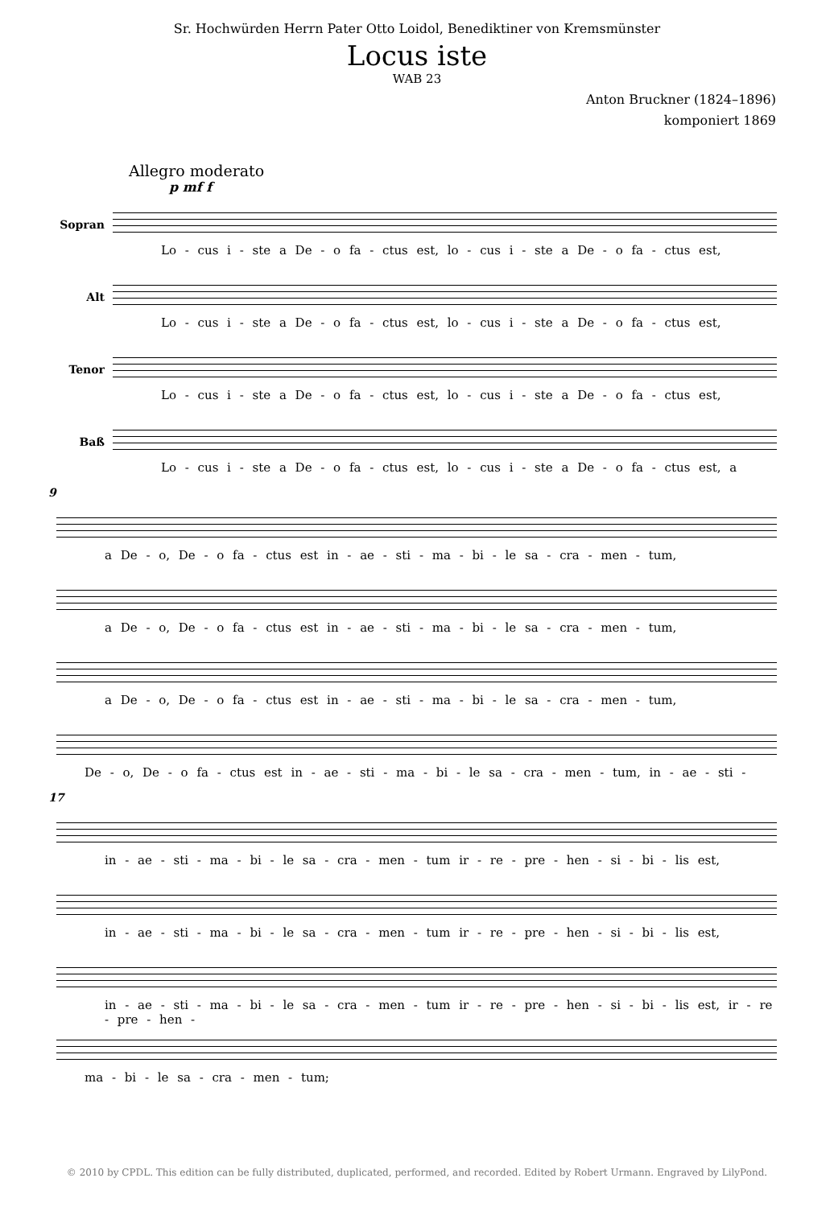Sr. Hochwürden Herrn Pater Otto Loidol, Benediktiner von Kremsmünster
Locus iste
WAB 23
Anton Bruckner (1824–1896)
komponiert 1869
Allegro moderato
p mf f
Sopran
Lo - cus i - ste a De - o fa - ctus est, lo - cus i - ste a De - o fa - ctus est,
Alt
Lo - cus i - ste a De - o fa - ctus est, lo - cus i - ste a De - o fa - ctus est,
Tenor
Lo - cus i - ste a De - o fa - ctus est, lo - cus i - ste a De - o fa - ctus est,
Baß
Lo - cus i - ste a De - o fa - ctus est, lo - cus i - ste a De - o fa - ctus est, a
9
a De - o, De - o fa - ctus est in - ae - sti - ma - bi - le sa - cra - men - tum,
a De - o, De - o fa - ctus est in - ae - sti - ma - bi - le sa - cra - men - tum,
a De - o, De - o fa - ctus est in - ae - sti - ma - bi - le sa - cra - men - tum,
De - o, De - o fa - ctus est in - ae - sti - ma - bi - le sa - cra - men - tum, in - ae - sti -
17
in - ae - sti - ma - bi - le sa - cra - men - tum ir - re - pre - hen - si - bi - lis est,
in - ae - sti - ma - bi - le sa - cra - men - tum ir - re - pre - hen - si - bi - lis est,
in - ae - sti - ma - bi - le sa - cra - men - tum ir - re - pre - hen - si - bi - lis est, ir - re - pre - hen -
ma - bi - le sa - cra - men - tum;
© 2010 by CPDL. This edition can be fully distributed, duplicated, performed, and recorded. Edited by Robert Urmann. Engraved by LilyPond.